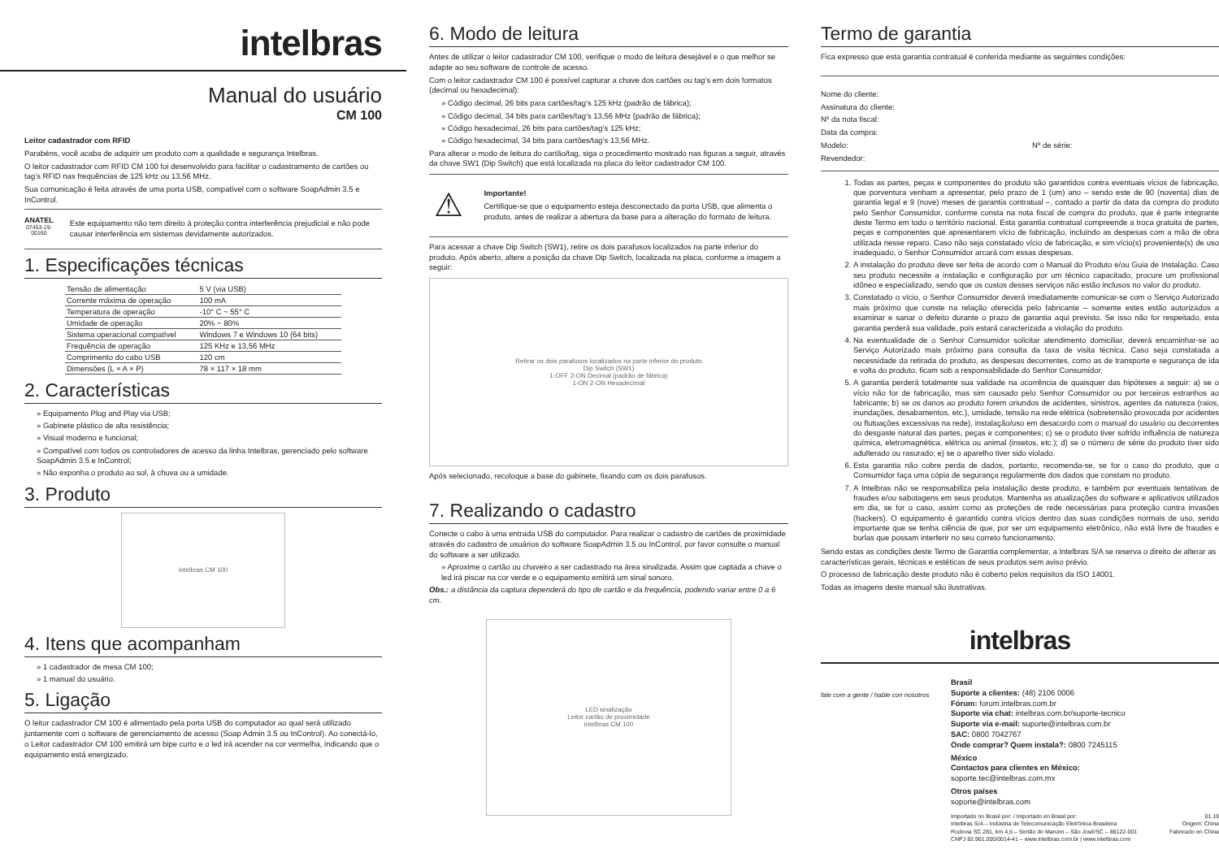intelbras
Manual do usuário
CM 100
Leitor cadastrador com RFID
Parabéns, você acaba de adquirir um produto com a qualidade e segurança Intelbras.
O leitor cadastrador com RFID CM 100 foi desenvolvido para facilitar o cadastramento de cartões ou tag’s RFID nas frequências de 125 kHz ou 13,56 MHz.
Sua comunicação é feita através de uma porta USB, compatível com o software SoapAdmin 3.5 e InControl.
ANATEL
07453-19-00160
Este equipamento não tem direito à proteção contra interferência prejudicial e não pode causar interferência em sistemas devidamente autorizados.
1. Especificações técnicas
| Tensão de alimentação | 5 V (via USB) |
| Corrente máxima de operação | 100 mA |
| Temperatura de operação | -10° C ~ 55° C |
| Umidade de operação | 20% ~ 80% |
| Sistema operacional compatível | Windows 7 e Windows 10 (64 bits) |
| Frequência de operação | 125 KHz e 13,56 MHz |
| Comprimento do cabo USB | 120 cm |
| Dimensões (L × A × P) | 78 × 117 × 18 mm |
2. Características
» Equipamento Plug and Play via USB;
» Gabinete plástico de alta resistência;
» Visual moderno e funcional;
» Compatível com todos os controladores de acesso da linha Intelbras, gerenciado pelo software SoapAdmin 3.5 e InControl;
» Não exponha o produto ao sol, à chuva ou a umidade.
3. Produto
intelbras CM 100
4. Itens que acompanham
» 1 cadastrador de mesa CM 100;
» 1 manual do usuário.
5. Ligação
O leitor cadastrador CM 100 é alimentado pela porta USB do computador ao qual será utilizado juntamente com o software de gerenciamento de acesso (Soap Admin 3.5 ou InControl). Ao conectá-lo, o Leitor cadastrador CM 100 emitirá um bipe curto e o led irá acender na cor vermelha, indicando que o equipamento está energizado.
6. Modo de leitura
Antes de utilizar o leitor cadastrador CM 100, verifique o modo de leitura desejável e o que melhor se adapte ao seu software de controle de acesso.
Com o leitor cadastrador CM 100 é possível capturar a chave dos cartões ou tag’s em dois formatos (decimal ou hexadecimal):
» Código decimal, 26 bits para cartões/tag’s 125 kHz (padrão de fábrica);
» Código decimal, 34 bits para cartões/tag’s 13,56 MHz (padrão de fábrica);
» Código hexadecimal, 26 bits para cartões/tag’s 125 kHz;
» Código hexadecimal, 34 bits para cartões/tag’s 13,56 MHz.
Para alterar o modo de leitura do cartão/tag, siga o procedimento mostrado nas figuras a seguir, através da chave SW1 (Dip Switch) que está localizada na placa do leitor cadastrador CM 100.
⚠
Importante!
Certifique-se que o equipamento esteja desconectado da porta USB, que alimenta o produto, antes de realizar a abertura da base para a alteração do formato de leitura.
Para acessar a chave Dip Switch (SW1), retire os dois parafusos localizados na parte inferior do produto. Após aberto, altere a posição da chave Dip Switch, localizada na placa, conforme a imagem a seguir:
Retirar os dois parafusos localizados na parte inferior do produto
Dip Switch (SW1)
1-OFF 2-ON Decimal (padrão de fábrica)
1-ON 2-ON Hexadecimal
Após selecionado, recoloque a base do gabinete, fixando com os dois parafusos.
7. Realizando o cadastro
Conecte o cabo à uma entrada USB do computador. Para realizar o cadastro de cartões de proximidade através do cadastro de usuários do software SoapAdmin 3.5 ou InControl, por favor consulte o manual do software a ser utilizado.
» Aproxime o cartão ou chaveiro a ser cadastrado na área sinalizada. Assim que captada a chave o led irá piscar na cor verde e o equipamento emitirá um sinal sonoro.
Obs.: a distância da captura dependerá do tipo de cartão e da frequência, podendo variar entre 0 a 6 cm.
LED sinalização
Leitor cartão de proximidade
intelbras CM 100
Termo de garantia
Fica expresso que esta garantia contratual é conferida mediante as seguintes condições:
Nome do cliente:
Assinatura do cliente:
Nº da nota fiscal:
Data da compra:
Modelo: Nº de série:
Revendedor:
1. Todas as partes, peças e componentes do produto são garantidos contra eventuais vícios de fabricação, que porventura venham a apresentar, pelo prazo de 1 (um) ano – sendo este de 90 (noventa) dias de garantia legal e 9 (nove) meses de garantia contratual –, contado a partir da data da compra do produto pelo Senhor Consumidor, conforme consta na nota fiscal de compra do produto, que é parte integrante deste Termo em todo o território nacional. Esta garantia contratual compreende a troca gratuita de partes, peças e componentes que apresentarem vício de fabricação, incluindo as despesas com a mão de obra utilizada nesse reparo. Caso não seja constatado vício de fabricação, e sim vício(s) proveniente(s) de uso inadequado, o Senhor Consumidor arcará com essas despesas.
2. A instalação do produto deve ser feita de acordo com o Manual do Produto e/ou Guia de Instalação. Caso seu produto necessite a instalação e configuração por um técnico capacitado, procure um profissional idôneo e especializado, sendo que os custos desses serviços não estão inclusos no valor do produto.
3. Constatado o vício, o Senhor Consumidor deverá imediatamente comunicar-se com o Serviço Autorizado mais próximo que conste na relação oferecida pelo fabricante – somente estes estão autorizados a examinar e sanar o defeito durante o prazo de garantia aqui previsto. Se isso não for respeitado, esta garantia perderá sua validade, pois estará caracterizada a violação do produto.
4. Na eventualidade de o Senhor Consumidor solicitar atendimento domiciliar, deverá encaminhar-se ao Serviço Autorizado mais próximo para consulta da taxa de visita técnica. Caso seja constatada a necessidade da retirada do produto, as despesas decorrentes, como as de transporte e segurança de ida e volta do produto, ficam sob a responsabilidade do Senhor Consumidor.
5. A garantia perderá totalmente sua validade na ocorrência de quaisquer das hipóteses a seguir: a) se o vício não for de fabricação, mas sim causado pelo Senhor Consumidor ou por terceiros estranhos ao fabricante; b) se os danos ao produto forem oriundos de acidentes, sinistros, agentes da natureza (raios, inundações, desabamentos, etc.), umidade, tensão na rede elétrica (sobretensão provocada por acidentes ou flutuações excessivas na rede), instalação/uso em desacordo com o manual do usuário ou decorrentes do desgaste natural das partes, peças e componentes; c) se o produto tiver sofrido influência de natureza química, eletromagnética, elétrica ou animal (insetos, etc.); d) se o número de série do produto tiver sido adulterado ou rasurado; e) se o aparelho tiver sido violado.
6. Esta garantia não cobre perda de dados, portanto, recomenda-se, se for o caso do produto, que o Consumidor faça uma cópia de segurança regularmente dos dados que constam no produto.
7. A Intelbras não se responsabiliza pela instalação deste produto, e também por eventuais tentativas de fraudes e/ou sabotagens em seus produtos. Mantenha as atualizações do software e aplicativos utilizados em dia, se for o caso, assim como as proteções de rede necessárias para proteção contra invasões (hackers). O equipamento é garantido contra vícios dentro das suas condições normais de uso, sendo importante que se tenha ciência de que, por ser um equipamento eletrônico, não está livre de fraudes e burlas que possam interferir no seu correto funcionamento.
Sendo estas as condições deste Termo de Garantia complementar, a Intelbras S/A se reserva o direito de alterar as características gerais, técnicas e estéticas de seus produtos sem aviso prévio.
O processo de fabricação deste produto não é coberto pelos requisitos da ISO 14001.
Todas as imagens deste manual são ilustrativas.
intelbras
fale com a gente / hable con nosotros
Brasil
Suporte a clientes: (48) 2106 0006
Fórum: forum.intelbras.com.br
Suporte via chat: intelbras.com.br/suporte-tecnico
Suporte via e-mail: suporte@intelbras.com.br
SAC: 0800 7042767
Onde comprar? Quem instala?: 0800 7245115
México
Contactos para clientes en México:
soporte.tec@intelbras.com.mx
Otros países
soporte@intelbras.com
Importado no Brasil por: / Importado en Brasil por:
Intelbras S/A – Indústria de Telecomunicação Eletrônica Brasileira
Rodovia SC 281, km 4,5 – Sertão do Maruim – São José/SC – 88122-001
CNPJ 82.901.000/0014-41 – www.intelbras.com.br | www.intelbras.com
01.19
Origem: China
Fabricado en China